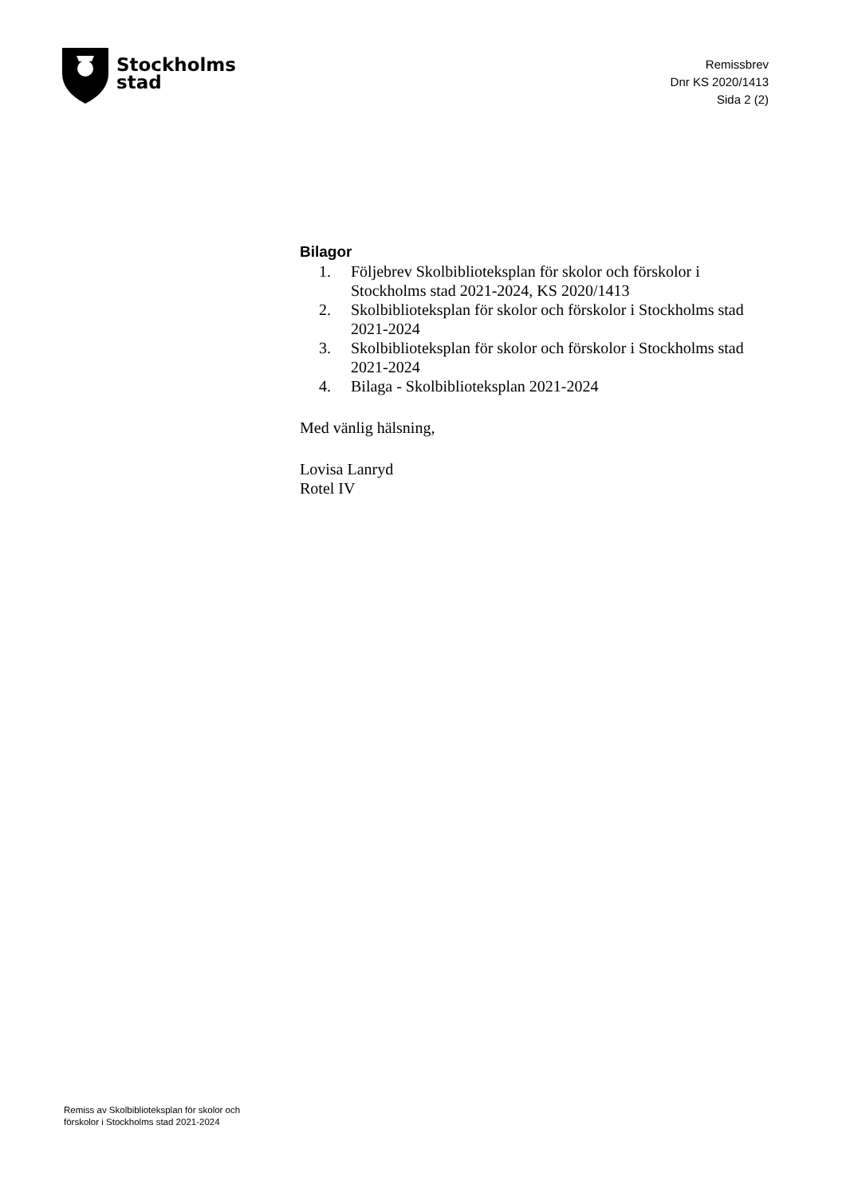Stockholms
stad
Remissbrev
Dnr KS 2020/1413
Sida 2 (2)
Bilagor
1. Följebrev Skolbiblioteksplan för skolor och förskolor i Stockholms stad 2021-2024, KS 2020/1413
2. Skolbiblioteksplan för skolor och förskolor i Stockholms stad 2021-2024
3. Skolbiblioteksplan för skolor och förskolor i Stockholms stad 2021-2024
4. Bilaga - Skolbiblioteksplan 2021-2024
Med vänlig hälsning,
Lovisa Lanryd
Rotel IV
Remiss av Skolbiblioteksplan för skolor och
förskolor i Stockholms stad 2021-2024